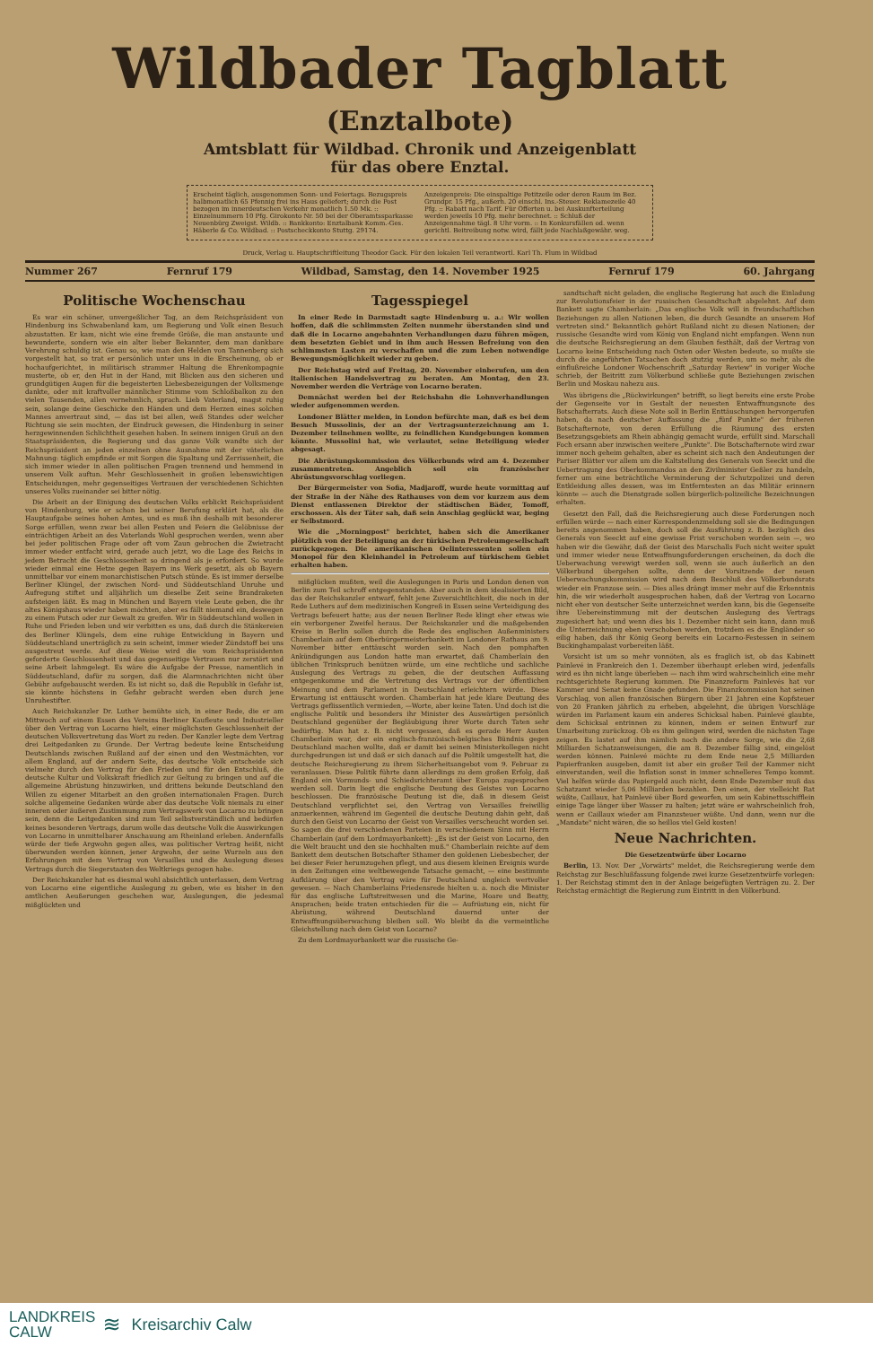Wildbader Tagblatt
(Enztalbote)
Amtsblatt für Wildbad. Chronik und Anzeigenblatt
für das obere Enztal.
Erscheint täglich, ausgenommen Sonn- und Feiertags. Bezugspreis halbmonatlich 65 Pfennig frei ins Haus geliefert; durch die Post bezogen im innerdeutschen Verkehr monatlich 1.50 Mk. :: Einzelnummern 10 Pfg. Girokonto Nr. 50 bei der Oberamtssparkasse Neuenbürg Zweigst. Wildb. :: Bankkonto: Enztalbank Komm.-Ges. Häberle & Co. Wildbad. :: Postscheckkonto Stuttg. 29174.
Anzeigenpreis: Die einspaltige Petitzeile oder deren Raum im Bez. Grundpr. 15 Pfg., außerh. 20 einschl. Ins.-Steuer. Reklamezeile 40 Pfg. :: Rabatt nach Tarif. Für Offerten u. bei Auskunfterteilung werden jeweils 10 Pfg. mehr berechnet. :: Schluß der Anzeigennahme tägl. 8 Uhr vorm. :: In Konkursfällen od. wenn gerichtl. Beitreibung notw. wird, fällt jede Nachlaßgewähr. weg.
Druck, Verlag u. Hauptschriftleitung Theodor Gack. Für den lokalen Teil verantwortl. Karl Th. Flum in Wildbad
Nummer 267 Fernruf 179 Wildbad, Samstag, den 14. November 1925 Fernruf 179 60. Jahrgang
Politische Wochenschau
Es war ein schöner, unvergeßlicher Tag, an dem Reichspräsident von Hindenburg ins Schwabenland kam, um Regierung und Volk einen Besuch abzustatten. Er kam, nicht wie eine fremde Größe, die man anstaunte und bewunderte, sondern wie ein alter lieber Bekannter, dem man dankbare Verehrung schuldig ist. Genau so, wie man den Helden von Tannenberg sich vorgestellt hat, so trat er persönlich unter uns in die Erscheinung, ob er hochaufgerichtet, in militärisch strammer Haltung die Ehrenkompagnie musterte, ob er, den Hut in der Hand, mit Blicken aus den sicheren und grundgütigen Augen für die begeisterten Liebesbezeigungen der Volksmenge dankte, oder mit kraftvoller männlicher Stimme vom Schloßbalkon zu den vielen Tausenden, allen vernehmlich, sprach. Lieb Vaterland, magst ruhig sein, solange deine Geschicke den Händen und dem Herzen eines solchen Mannes anvertraut sind, — das ist bei allen, weß Standes oder welcher Richtung sie sein mochten, der Eindruck gewesen, die Hindenburg in seiner herzgewinnenden Schlichtheit gesehen haben. In seinem innigen Gruß an den Staatspräsidenten, die Regierung und das ganze Volk wandte sich der Reichspräsident an jeden einzelnen ohne Ausnahme mit der väterlichen Mahnung: täglich empfinde er mit Sorgen die Spaltung und Zerrissenheit, die sich immer wieder in allen politischen Fragen trennend und hemmend in unserem Volk auftun. Mehr Geschlossenheit in großen lebenswichtigen Entscheidungen, mehr gegenseitiges Vertrauen der verschiedenen Schichten unseres Volks zueinander sei bitter nötig.
Die Arbeit an der Einigung des deutschen Volks erblickt Reichspräsident von Hindenburg, wie er schon bei seiner Berufung erklärt hat, als die Hauptaufgabe seines hohen Amtes, und es muß ihn deshalb mit besonderer Sorge erfüllen, wenn zwar bei allen Festen und Feiern die Gelöbnisse der einträchtigen Arbeit an des Vaterlands Wohl gesprochen werden, wenn aber bei jeder politischen Frage oder oft vom Zaun gebrochen die Zwietracht immer wieder entfacht wird, gerade auch jetzt, wo die Lage des Reichs in jedem Betracht die Geschlossenheit so dringend als je erfordert. So wurde wieder einmal eine Hetze gegen Bayern ins Werk gesetzt, als ob Bayern unmittelbar vor einem monarchistischen Putsch stünde. Es ist immer derselbe Berliner Klüngel, der zwischen Nord- und Süddeutschland Unruhe und Aufregung stiftet und alljährlich um dieselbe Zeit seine Brandraketen aufsteigen läßt. Es mag in München und Bayern viele Leute geben, die ihr altes Königshaus wieder haben möchten, aber es fällt niemand ein, deswegen zu einem Putsch oder zur Gewalt zu greifen. Wir in Süddeutschland wollen in Ruhe und Frieden leben und wir verbitten es uns, daß durch die Stänkereien des Berliner Klüngels, dem eine ruhige Entwicklung in Bayern und Süddeutschland unerträglich zu sein scheint, immer wieder Zündstoff bei uns ausgestreut werde. Auf diese Weise wird die vom Reichspräsidenten geforderte Geschlossenheit und das gegenseitige Vertrauen nur zerstört und seine Arbeit lahmgelegt. Es wäre die Aufgabe der Presse, namentlich in Süddeutschland, dafür zu sorgen, daß die Alarmnachrichten nicht über Gebühr aufgebauscht werden. Es ist nicht so, daß die Republik in Gefahr ist, sie könnte höchstens in Gefahr gebracht werden eben durch jene Unruhestifter.
Auch Reichskanzler Dr. Luther bemühte sich, in einer Rede, die er am Mittwoch auf einem Essen des Vereins Berliner Kaufleute und Industrieller über den Vertrag von Locarno hielt, einer möglichsten Geschlossenheit der deutschen Volksvertretung das Wort zu reden. Der Kanzler legte dem Vertrag drei Leitgedanken zu Grunde. Der Vertrag bedeute keine Entscheidung Deutschlands zwischen Rußland auf der einen und den Westmächten, vor allem England, auf der andern Seite, das deutsche Volk entscheide sich vielmehr durch den Vertrag für den Frieden und für den Entschluß, die deutsche Kultur und Volkskraft friedlich zur Geltung zu bringen und auf die allgemeine Abrüstung hinzuwirken, und drittens bekunde Deutschland den Willen zu eigener Mitarbeit an den großen internationalen Fragen. Durch solche allgemeine Gedanken würde aber das deutsche Volk niemals zu einer inneren oder äußeren Zustimmung zum Vertragswerk von Locarno zu bringen sein, denn die Leitgedanken sind zum Teil selbstverständlich und bedürfen keines besonderen Vertrags, darum wolle das deutsche Volk die Auswirkungen von Locarno in unmittelbarer Anschauung am Rheinland erleben. Andernfalls würde der tiefe Argwohn gegen alles, was politischer Vertrag heißt, nicht überwunden werden können, jener Argwohn, der seine Wurzeln aus den Erfahrungen mit dem Vertrag von Versailles und die Auslegung dieses Vertrags durch die Siegerstaaten des Weltkriegs gezogen habe.
Der Reichskanzler hat es diesmal wohl absichtlich unterlassen, dem Vertrag von Locarno eine eigentliche Auslegung zu geben, wie es bisher in den amtlichen Aeußerungen geschehen war, Auslegungen, die jedesmal mißglückten und
Tagesspiegel
In einer Rede in Darmstadt sagte Hindenburg u. a.: Wir wollen hoffen, daß die schlimmsten Zeiten nunmehr überstanden sind und daß die in Locarno angebahnten Verhandlungen dazu führen mögen, dem besetzten Gebiet und in ihm auch Hessen Befreiung von den schlimmsten Lasten zu verschaffen und die zum Leben notwendige Bewegungsmöglichkeit wieder zu geben.
Der Reichstag wird auf Freitag, 20. November einberufen, um den italienischen Handelsvertrag zu beraten. Am Montag, den 23. November werden die Verträge von Locarno beraten.
Demnächst werden bei der Reichsbahn die Lohnverhandlungen wieder aufgenommen werden.
Londoner Blätter melden, in London befürchte man, daß es bei dem Besuch Mussolinis, der an der Vertragsunterzeichnung am 1. Dezember teilnehmen wollte, zu feindlichen Kundgebungen kommen könnte. Mussolini hat, wie verlautet, seine Beteiligung wieder abgesagt.
Die Abrüstungskommission des Völkerbunds wird am 4. Dezember zusammentreten. Angeblich soll ein französischer Abrüstungsvorschlag vorliegen.
Der Bürgermeister von Sofia, Madjaroff, wurde heute vormittag auf der Straße in der Nähe des Rathauses von dem vor kurzem aus dem Dienst entlassenen Direktor der städtischen Bäder, Tomoff, erschossen. Als der Täter sah, daß sein Anschlag geglückt war, beging er Selbstmord.
Wie die „Morningpost" berichtet, haben sich die Amerikaner plötzlich von der Beteiligung an der türkischen Petroleumgesellschaft zurückgezogen. Die amerikanischen Oelinteressenten sollen ein Monopol für den Kleinhandel in Petroleum auf türkischem Gebiet erhalten haben.
mißglücken mußten, weil die Auslegungen in Paris und London denen von Berlin zum Teil schroff entgegenstanden. Aber auch in dem idealisierten Bild, das der Reichskanzler entwarf, fehlt jene Zuversichtlichkeit, die noch in der Rede Luthers auf dem medizinischen Kongreß in Essen seine Verteidigung des Vertrags befeuert hatte; aus der neuen Berliner Rede klingt eher etwas wie ein verborgener Zweifel heraus. Der Reichskanzler und die maßgebenden Kreise in Berlin sollen durch die Rede des englischen Außenministers Chamberlain auf dem Oberbürgermeisterbankett im Londoner Rathaus am 9. November bitter enttäuscht worden sein. Nach den pomphaften Ankündigungen aus London hatte man erwartet, daß Chamberlain den üblichen Trinkspruch benützen würde, um eine rechtliche und sachliche Auslegung des Vertrags zu geben, die der deutschen Auffassung entgegenkomme und die Vertretung des Vertrags vor der öffentlichen Meinung und dem Parlament in Deutschland erleichtern würde. Diese Erwartung ist enttäuscht worden. Chamberlain hat jede klare Deutung des Vertrags geflissentlich vermieden, —Worte, aber keine Taten. Und doch ist die englische Politik und besonders ihr Minister des Auswärtigen persönlich Deutschland gegenüber der Begläubigung ihrer Worte durch Taten sehr bedürftig. Man hat z. B. nicht vergessen, daß es gerade Herr Austen Chamberlain war, der ein englisch-französisch-belgisches Bündnis gegen Deutschland machen wollte, daß er damit bei seinen Ministerkollegen nicht durchgedrungen ist und daß er sich danach auf die Politik umgestellt hat, die deutsche Reichsregierung zu ihrem Sicherheitsangebot vom 9. Februar zu veranlassen. Diese Politik führte dann allerdings zu dem großen Erfolg, daß England ein Vormunds- und Schiedsrichteramt über Europa zugesprochen werden soll. Darin liegt die englische Deutung des Geistes von Locarno beschlossen. Die französische Deutung ist die, daß in diesem Geist Deutschland verpflichtet sei, den Vertrag von Versailles freiwillig anzuerkennen, während im Gegenteil die deutsche Deutung dahin geht, daß durch den Geist von Locarno der Geist von Versailles verscheucht worden sei. So sagen die drei verschiedenen Parteien in verschiedenem Sinn mit Herrn Chamberlain (auf dem Lordmayorbankett): „Es ist der Geist von Locarno, den die Welt braucht und den sie hochhalten muß." Chamberlain reichte auf dem Bankett dem deutschen Botschafter Sthamer den goldenen Liebesbecher, der bei dieser Feier herumzugehen pflegt, und aus diesem kleinen Ereignis wurde in den Zeitungen eine weltbewegende Tatsache gemacht, — eine bestimmte Aufklärung über den Vertrag wäre für Deutschland ungleich wertvoller gewesen. — Nach Chamberlains Friedensrede hielten u. a. noch die Minister für das englische Luftstreitwesen und die Marine, Hoare und Beatty, Ansprachen; beide traten entschieden für die — Aufrüstung ein, nicht für Abrüstung, während Deutschland dauernd unter der Entwaffnungsüberwachung bleiben soll. Wo bleibt da die vermeintliche Gleichstellung nach dem Geist von Locarno?
Zu dem Lordmayorbankett war die russische Ge-
sandtschaft nicht geladen, die englische Regierung hat auch die Einladung zur Revolutionsfeier in der russischen Gesandtschaft abgelehnt. Auf dem Bankett sagte Chamberlain: „Das englische Volk will in freundschaftlichen Beziehungen zu allen Nationen leben, die durch Gesandte an unserem Hof vertreten sind." Bekanntlich gehört Rußland nicht zu diesen Nationen; der russische Gesandte wird vom König von England nicht empfangen. Wenn nun die deutsche Reichsregierung an dem Glauben festhält, daß der Vertrag von Locarno keine Entscheidung nach Osten oder Westen bedeute, so mußte sie durch die angeführten Tatsachen doch stutzig werden, um so mehr, als die einflußreiche Londoner Wochenschrift „Saturday Review" in voriger Woche schrieb, der Beitritt zum Völkerbund schließe gute Beziehungen zwischen Berlin und Moskau nahezu aus.
Was übrigens die „Rückwirkungen" betrifft, so liegt bereits eine erste Probe der Gegenseite vor in Gestalt der neuesten Entwaffnungsnote des Botschafterrats. Auch diese Note soll in Berlin Enttäuschungen hervorgerufen haben, da nach deutscher Auffassung die „fünf Punkte" der früheren Botschafternote, von deren Erfüllung die Räumung des ersten Besetzungsgebiets am Rhein abhängig gemacht wurde, erfüllt sind. Marschall Foch ersann aber inzwischen weitere „Punkte". Die Botschafternote wird zwar immer noch geheim gehalten, aber es scheint sich nach den Andeutungen der Pariser Blätter vor allem um die Kaltstellung des Generals von Seeckt und die Uebertragung des Oberkommandos an den Zivilminister Geßler zu handeln, ferner um eine beträchtliche Verminderung der Schutzpolizei und deren Entkleidung alles dessen, was im Entferntesten an das Militär erinnern könnte — auch die Dienstgrade sollen bürgerlich-polizeiliche Bezeichnungen erhalten.
Gesetzt den Fall, daß die Reichsregierung auch diese Forderungen noch erfüllen würde — nach einer Korrespondenzmeldung soll sie die Bedingungen bereits angenommen haben, doch soll die Ausführung z. B. bezüglich des Generals von Seeckt auf eine gewisse Frist verschoben worden sein —, wo haben wir die Gewähr, daß der Geist des Marschalls Foch nicht weiter spukt und immer wieder neue Entwaffnungsforderungen erscheinen, da doch die Ueberwachung verewigt werden soll, wenn sie auch äußerlich an den Völkerbund übergehen sollte, denn der Vorsitzende der neuen Ueberwachungskommission wird nach dem Beschluß des Völkerbundsrats wieder ein Franzose sein. — Dies alles drängt immer mehr auf die Erkenntnis hin, die wir wiederholt ausgesprochen haben, daß der Vertrag von Locarno nicht eher von deutscher Seite unterzeichnet werden kann, bis die Gegenseite ihre Uebereinstimmung mit der deutschen Auslegung des Vertrags zugesichert hat; und wenn dies bis 1. Dezember nicht sein kann, dann muß die Unterzeichnung eben verschoben werden, trotzdem es die Engländer so eilig haben, daß ihr König Georg bereits ein Locarno-Festessen in seinem Buckinghampalast vorbereiten läßt.
Vorsicht ist um so mehr vonnöten, als es fraglich ist, ob das Kabinett Painlevé in Frankreich den 1. Dezember überhaupt erleben wird, jedenfalls wird es ihn nicht lange überleben — nach ihm wird wahrscheinlich eine mehr rechtsgerichtete Regierung kommen. Die Finanzreform Painlevés hat vor Kammer und Senat keine Gnade gefunden. Die Finanzkommission hat seinen Vorschlag, von allen französischen Bürgern über 21 Jahren eine Kopfsteuer von 20 Franken jährlich zu erheben, abgelehnt, die übrigen Vorschläge würden im Parlament kaum ein anderes Schicksal haben. Painlevé glaubte, dem Schicksal entrinnen zu können, indem er seinen Entwurf zur Umarbeitung zurückzog. Ob es ihm gelingen wird, werden die nächsten Tage zeigen. Es lastet auf ihm nämlich noch die andere Sorge, wie die 2,68 Milliarden Schatzanweisungen, die am 8. Dezember fällig sind, eingelöst werden können. Painlevé möchte zu dem Ende neue 2,5 Milliarden Papierfranken ausgeben, damit ist aber ein großer Teil der Kammer nicht einverstanden, weil die Inflation sonst in immer schnelleres Tempo kommt. Viel helfen würde das Papiergeld auch nicht, denn Ende Dezember muß das Schatzamt wieder 5,06 Milliarden bezahlen. Den einen, der vielleicht Rat wüßte, Caillaux, hat Painlevé über Bord geworfen, um sein Kabinettsschifflein einige Tage länger über Wasser zu halten; jetzt wäre er wahrscheinlich froh, wenn er Caillaux wieder am Finanzsteuer wüßte. Und dann, wenn nur die „Mandate" nicht wären, die so heillos viel Geld kosten!
Neue Nachrichten.
Die Gesetzentwürfe über Locarno
Berlin, 13. Nov. Der „Vorwärts" meldet, die Reichsregierung werde dem Reichstag zur Beschlußfassung folgende zwei kurze Gesetzentwürfe vorlegen: 1. Der Reichstag stimmt den in der Anlage beigefügten Verträgen zu. 2. Der Reichstag ermächtigt die Regierung zum Eintritt in den Völkerbund.
LANDKREIS
CALW
≋
Kreisarchiv Calw